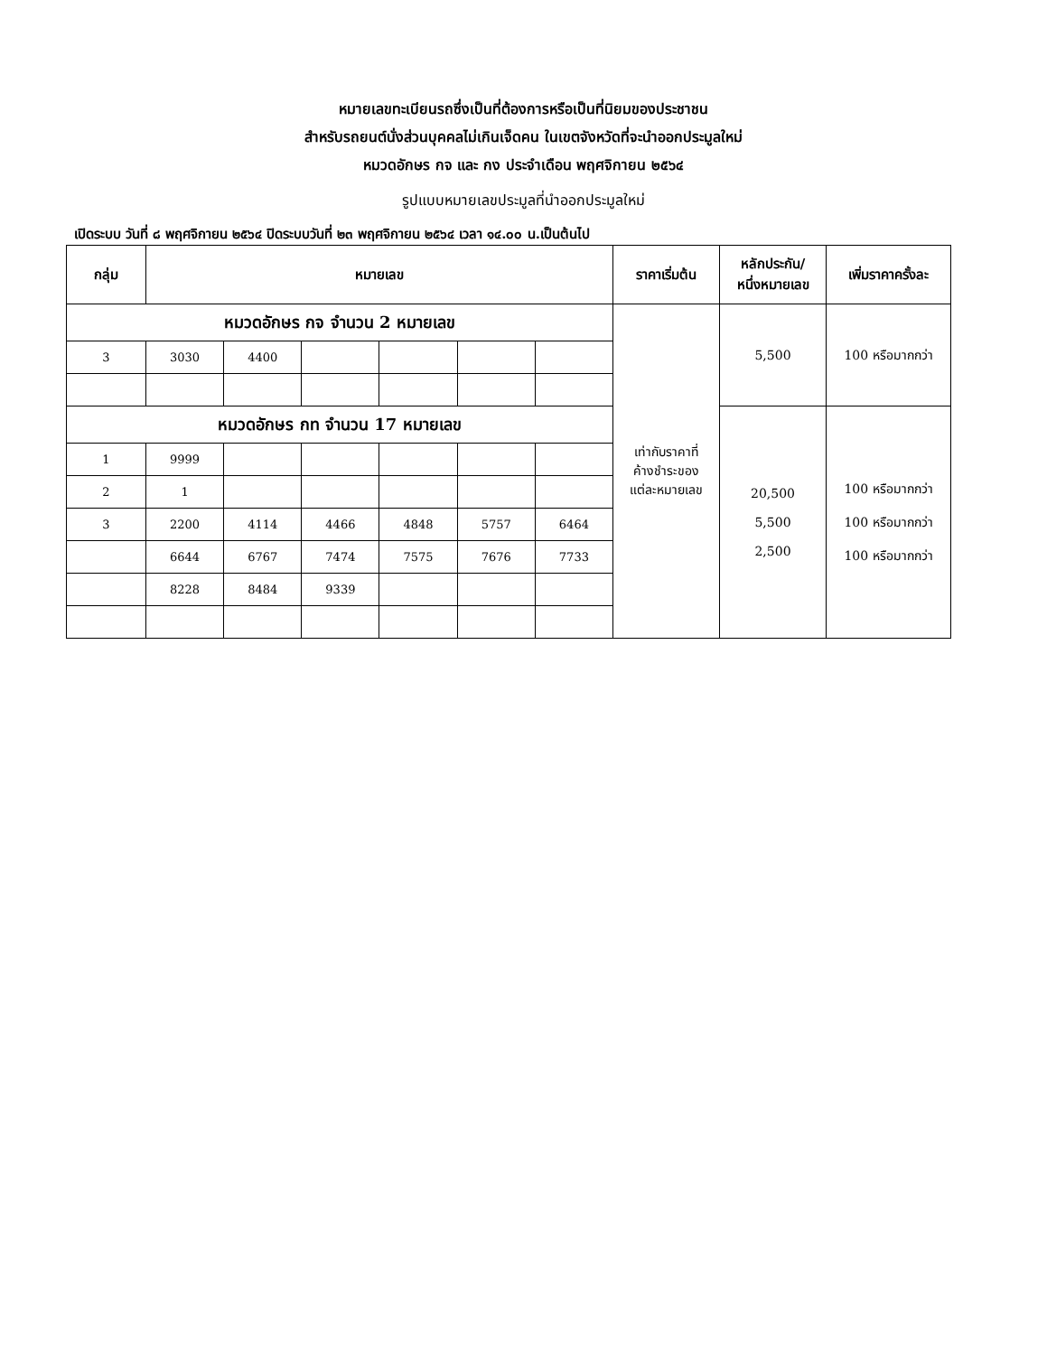หมายเลขทะเบียนรถซึ่งเป็นที่ต้องการหรือเป็นที่นิยมของประชาชน
สำหรับรถยนต์นั่งส่วนบุคคลไม่เกินเจ็ดคน ในเขตจังหวัดที่จะนำออกประมูลใหม่
หมวดอักษร กจ และ กง ประจำเดือน พฤศจิกายน ๒๕๖๔
รูปแบบหมายเลขประมูลที่นำออกประมูลใหม่
เปิดระบบ วันที่ ๘ พฤศจิกายน ๒๕๖๔ ปิดระบบวันที่ ๒๓ พฤศจิกายน ๒๕๖๔ เวลา ๑๔.๐๐ น.เป็นต้นไป
| กลุ่ม | หมายเลข | | | | | | ราคาเริ่มต้น | หลักประกัน/ หนึ่งหมายเลข | เพิ่มราคาครั้งละ |
| --- | --- | --- | --- | --- | --- | --- | --- | --- | --- |
| หมวดอักษร กจ จำนวน 2 หมายเลข | | | | | | | เท่ากับราคาที่ ค้างชำระของ แต่ละหมายเลข | 5,500 | 100 หรือมากกว่า |
| 3 | 3030 | 4400 | | | | | | | |
| หมวดอักษร กท จำนวน 17 หมายเลข | | | | | | | | 20,500 5,500 2,500 | 100 หรือมากกว่า 100 หรือมากกว่า 100 หรือมากกว่า |
| 1 | 9999 | | | | | | | | |
| 2 | 1 | | | | | | | | |
| 3 | 2200 | 4114 | 4466 | 4848 | 5757 | 6464 | | | |
| | 6644 | 6767 | 7474 | 7575 | 7676 | 7733 | | | |
| | 8228 | 8484 | 9339 | | | | | | |